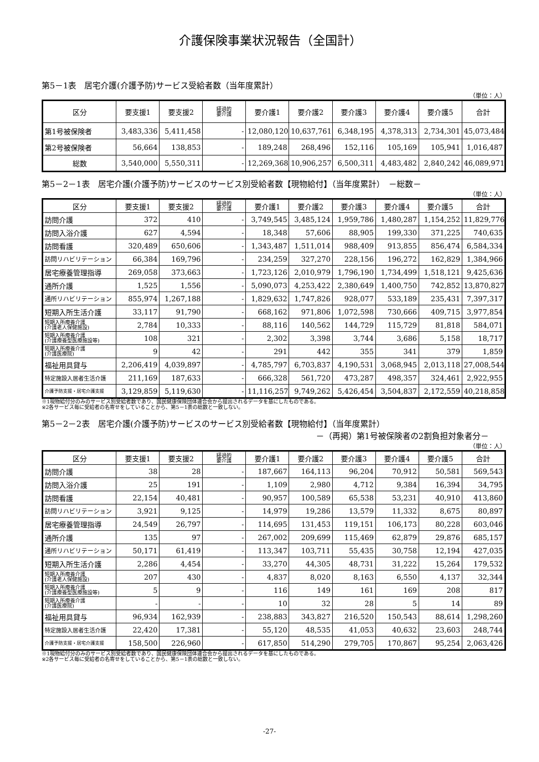介護保険事業状況報告（全国計）
第5－1表　居宅介護(介護予防)サービス受給者数（当年度累計）
（単位：人）
| 区分 | 要支援1 | 要支援2 | 経過的 要介護 | 要介護1 | 要介護2 | 要介護3 | 要介護4 | 要介護5 | 合計 |
| --- | --- | --- | --- | --- | --- | --- | --- | --- | --- |
| 第1号被保険者 | 3,483,336 | 5,411,458 | - | 12,080,120 | 10,637,761 | 6,348,195 | 4,378,313 | 2,734,301 | 45,073,484 |
| 第2号被保険者 | 56,664 | 138,853 | - | 189,248 | 268,496 | 152,116 | 105,169 | 105,941 | 1,016,487 |
| 総数 | 3,540,000 | 5,550,311 | - | 12,269,368 | 10,906,257 | 6,500,311 | 4,483,482 | 2,840,242 | 46,089,971 |
第5－2－1表　居宅介護(介護予防)サービスのサービス別受給者数【現物給付】（当年度累計）　－総数－
（単位：人）
| 区分 | 要支援1 | 要支援2 | 経過的 要介護 | 要介護1 | 要介護2 | 要介護3 | 要介護4 | 要介護5 | 合計 |
| --- | --- | --- | --- | --- | --- | --- | --- | --- | --- |
| 訪問介護 | 372 | 410 | - | 3,749,545 | 3,485,124 | 1,959,786 | 1,480,287 | 1,154,252 | 11,829,776 |
| 訪問入浴介護 | 627 | 4,594 | - | 18,348 | 57,606 | 88,905 | 199,330 | 371,225 | 740,635 |
| 訪問看護 | 320,489 | 650,606 | - | 1,343,487 | 1,511,014 | 988,409 | 913,855 | 856,474 | 6,584,334 |
| 訪問リハビリテーション | 66,384 | 169,796 | - | 234,259 | 327,270 | 228,156 | 196,272 | 162,829 | 1,384,966 |
| 居宅療養管理指導 | 269,058 | 373,663 | - | 1,723,126 | 2,010,979 | 1,796,190 | 1,734,499 | 1,518,121 | 9,425,636 |
| 通所介護 | 1,525 | 1,556 | - | 5,090,073 | 4,253,422 | 2,380,649 | 1,400,750 | 742,852 | 13,870,827 |
| 通所リハビリテーション | 855,974 | 1,267,188 | - | 1,829,632 | 1,747,826 | 928,077 | 533,189 | 235,431 | 7,397,317 |
| 短期入所生活介護 | 33,117 | 91,790 | - | 668,162 | 971,806 | 1,072,598 | 730,666 | 409,715 | 3,977,854 |
| 短期入所療養介護 (介護老人保健施設) | 2,784 | 10,333 | - | 88,116 | 140,562 | 144,729 | 115,729 | 81,818 | 584,071 |
| 短期入所療養介護 (介護療養型医療施設等) | 108 | 321 | - | 2,302 | 3,398 | 3,744 | 3,686 | 5,158 | 18,717 |
| 短期入所療養介護 (介護医療院) | 9 | 42 | - | 291 | 442 | 355 | 341 | 379 | 1,859 |
| 福祉用具貸与 | 2,206,419 | 4,039,897 | - | 4,785,797 | 6,703,837 | 4,190,531 | 3,068,945 | 2,013,118 | 27,008,544 |
| 特定施設入居者生活介護 | 211,169 | 187,633 | - | 666,328 | 561,720 | 473,287 | 498,357 | 324,461 | 2,922,955 |
| 介護予防支援・居宅介護支援 | 3,129,859 | 5,119,630 | - | 11,116,257 | 9,749,262 | 5,426,454 | 3,504,837 | 2,172,559 | 40,218,858 |
※1現物給付分のみのサービス別受給者数であり、国民健康保険団体連合会から提出されるデータを基にしたものである。
※2各サービス毎に受給者の名寄せをしていることから、第5－1表の総数と一致しない。
第5－2－2表　居宅介護(介護予防)サービスのサービス別受給者数【現物給付】（当年度累計）
－（再掲）第1号被保険者の2割負担対象者分－
（単位：人）
| 区分 | 要支援1 | 要支援2 | 経過的 要介護 | 要介護1 | 要介護2 | 要介護3 | 要介護4 | 要介護5 | 合計 |
| --- | --- | --- | --- | --- | --- | --- | --- | --- | --- |
| 訪問介護 | 38 | 28 | - | 187,667 | 164,113 | 96,204 | 70,912 | 50,581 | 569,543 |
| 訪問入浴介護 | 25 | 191 | - | 1,109 | 2,980 | 4,712 | 9,384 | 16,394 | 34,795 |
| 訪問看護 | 22,154 | 40,481 | - | 90,957 | 100,589 | 65,538 | 53,231 | 40,910 | 413,860 |
| 訪問リハビリテーション | 3,921 | 9,125 | - | 14,979 | 19,286 | 13,579 | 11,332 | 8,675 | 80,897 |
| 居宅療養管理指導 | 24,549 | 26,797 | - | 114,695 | 131,453 | 119,151 | 106,173 | 80,228 | 603,046 |
| 通所介護 | 135 | 97 | - | 267,002 | 209,699 | 115,469 | 62,879 | 29,876 | 685,157 |
| 通所リハビリテーション | 50,171 | 61,419 | - | 113,347 | 103,711 | 55,435 | 30,758 | 12,194 | 427,035 |
| 短期入所生活介護 | 2,286 | 4,454 | - | 33,270 | 44,305 | 48,731 | 31,222 | 15,264 | 179,532 |
| 短期入所療養介護 (介護老人保健施設) | 207 | 430 | - | 4,837 | 8,020 | 8,163 | 6,550 | 4,137 | 32,344 |
| 短期入所療養介護 (介護療養型医療施設等) | 5 | 9 | - | 116 | 149 | 161 | 169 | 208 | 817 |
| 短期入所療養介護 (介護医療院) | - | - | - | 10 | 32 | 28 | 5 | 14 | 89 |
| 福祉用具貸与 | 96,934 | 162,939 | - | 238,883 | 343,827 | 216,520 | 150,543 | 88,614 | 1,298,260 |
| 特定施設入居者生活介護 | 22,420 | 17,381 | - | 55,120 | 48,535 | 41,053 | 40,632 | 23,603 | 248,744 |
| 介護予防支援・居宅介護支援 | 158,500 | 226,960 | - | 617,850 | 514,290 | 279,705 | 170,867 | 95,254 | 2,063,426 |
※1現物給付分のみのサービス別受給者数であり、国民健康保険団体連合会から提出されるデータを基にしたものである。
※2各サービス毎に受給者の名寄せをしていることから、第5－1表の総数と一致しない。
-27-